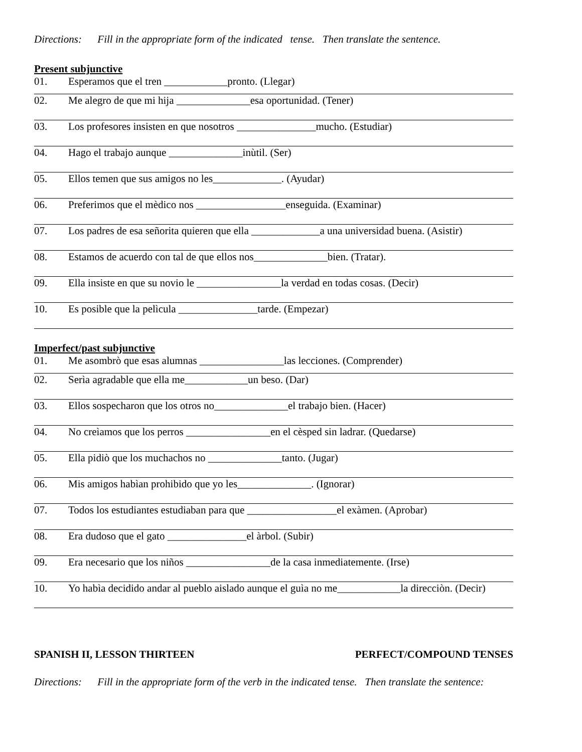Directions: Fill in the appropriate form of the indicated tense. Then translate the sentence.
Present subjunctive
01. Esperamos que el tren ____________pronto. (Llegar)
02. Me alegro de que mi hija ______________esa oportunidad. (Tener)
03. Los profesores insisten en que nosotros _______________mucho. (Estudiar)
04. Hago el trabajo aunque ______________inùtil. (Ser)
05. Ellos temen que sus amigos no les_____________. (Ayudar)
06. Preferimos que el mèdico nos _________________enseguida. (Examinar)
07. Los padres de esa señorita quieren que ella _____________a una universidad buena. (Asistir)
08. Estamos de acuerdo con tal de que ellos nos______________bien. (Tratar).
09. Ella insiste en que su novio le ________________la verdad en todas cosas. (Decir)
10. Es posible que la pelìcula _______________tarde. (Empezar)
Imperfect/past subjunctive
01. Me asombrò que esas alumnas ________________las lecciones. (Comprender)
02. Serìa agradable que ella me____________un beso. (Dar)
03. Ellos sospecharon que los otros no______________el trabajo bien. (Hacer)
04. No creìamos que los perros ________________en el cèsped sin ladrar. (Quedarse)
05. Ella pidiò que los muchachos no ______________tanto. (Jugar)
06. Mis amigos habìan prohibido que yo les______________. (Ignorar)
07. Todos los estudiantes estudiaban para que _________________el exàmen. (Aprobar)
08. Era dudoso que el gato _______________el àrbol. (Subir)
09. Era necesario que los niños ________________de la casa inmediatemente. (Irse)
10. Yo habìa decidido andar al pueblo aislado aunque el guìa no me____________la direcciòn. (Decir)
SPANISH II, LESSON THIRTEEN PERFECT/COMPOUND TENSES
Directions: Fill in the appropriate form of the verb in the indicated tense. Then translate the sentence: